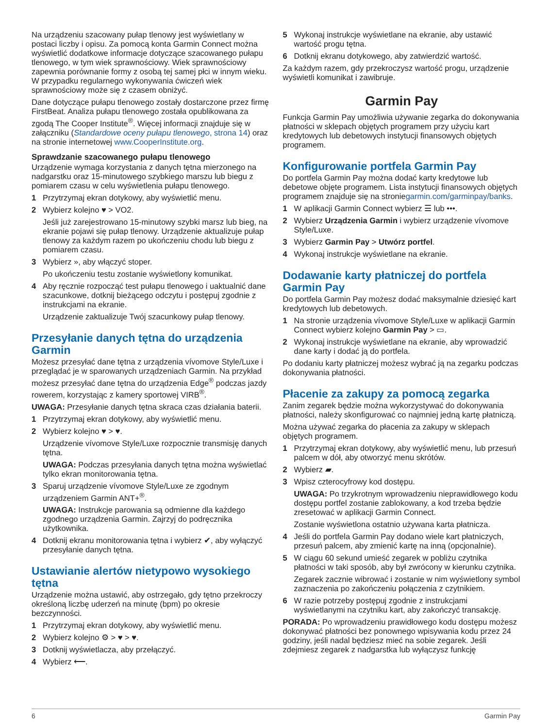Na urządzeniu szacowany pułap tlenowy jest wyświetlany w postaci liczby i opisu. Za pomocą konta Garmin Connect można wyświetlić dodatkowe informacje dotyczące szacowanego pułapu tlenowego, w tym wiek sprawnościowy. Wiek sprawnościowy zapewnia porównanie formy z osobą tej samej płci w innym wieku. W przypadku regularnego wykonywania ćwiczeń wiek sprawnościowy może się z czasem obniżyć.
Dane dotyczące pułapu tlenowego zostały dostarczone przez firmę FirstBeat. Analiza pułapu tlenowego została opublikowana za zgodą The Cooper Institute<sup>®</sup>. Więcej informacji znajduje się w załączniku (Standardowe oceny pułapu tlenowego, strona 14) oraz na stronie internetowej www.CooperInstitute.org.
Sprawdzanie szacowanego pułapu tlenowego
Urządzenie wymaga korzystania z danych tętna mierzonego na nadgarstku oraz 15-minutowego szybkiego marszu lub biegu z pomiarem czasu w celu wyświetlenia pułapu tlenowego.
1 Przytrzymaj ekran dotykowy, aby wyświetlić menu.
2 Wybierz kolejno ♥ > VO2.
Jeśli już zarejestrowano 15-minutowy szybki marsz lub bieg, na ekranie pojawi się pułap tlenowy. Urządzenie aktualizuje pułap tlenowy za każdym razem po ukończeniu chodu lub biegu z pomiarem czasu.
3 Wybierz », aby włączyć stoper.
Po ukończeniu testu zostanie wyświetlony komunikat.
4 Aby ręcznie rozpocząć test pułapu tlenowego i uaktualnić dane szacunkowe, dotknij bieżącego odczytu i postępuj zgodnie z instrukcjami na ekranie.
Urządzenie zaktualizuje Twój szacunkowy pułap tlenowy.
Przesyłanie danych tętna do urządzenia Garmin
Możesz przesyłać dane tętna z urządzenia vívomove Style/Luxe i przeglądać je w sparowanych urządzeniach Garmin. Na przykład możesz przesyłać dane tętna do urządzenia Edge<sup>®</sup> podczas jazdy rowerem, korzystając z kamery sportowej VIRB<sup>®</sup>.
UWAGA: Przesyłanie danych tętna skraca czas działania baterii.
1 Przytrzymaj ekran dotykowy, aby wyświetlić menu.
2 Wybierz kolejno ♥ > ♥.
Urządzenie vívomove Style/Luxe rozpocznie transmisję danych tętna.
UWAGA: Podczas przesyłania danych tętna można wyświetlać tylko ekran monitorowania tętna.
3 Sparuj urządzenie vívomove Style/Luxe ze zgodnym urządzeniem Garmin ANT+<sup>®</sup>.
UWAGA: Instrukcje parowania są odmienne dla każdego zgodnego urządzenia Garmin. Zajrzyj do podręcznika użytkownika.
4 Dotknij ekranu monitorowania tętna i wybierz ✔, aby wyłączyć przesyłanie danych tętna.
Ustawianie alertów nietypowo wysokiego tętna
Urządzenie można ustawić, aby ostrzegało, gdy tętno przekroczy określoną liczbę uderzeń na minutę (bpm) po okresie bezczynności.
1 Przytrzymaj ekran dotykowy, aby wyświetlić menu.
2 Wybierz kolejno ⚙ > ♥ > ♥.
3 Dotknij wyświetlacza, aby przełączyć.
4 Wybierz ⟵.
5 Wykonaj instrukcje wyświetlane na ekranie, aby ustawić wartość progu tętna.
6 Dotknij ekranu dotykowego, aby zatwierdzić wartość.
Za każdym razem, gdy przekroczysz wartość progu, urządzenie wyświetli komunikat i zawibruje.
Garmin Pay
Funkcja Garmin Pay umożliwia używanie zegarka do dokonywania płatności w sklepach objętych programem przy użyciu kart kredytowych lub debetowych instytucji finansowych objętych programem.
Konfigurowanie portfela Garmin Pay
Do portfela Garmin Pay można dodać karty kredytowe lub debetowe objęte programem. Lista instytucji finansowych objętych programem znajduje się na stroniegarmin.com/garminpay/banks.
1 W aplikacji Garmin Connect wybierz ☰ lub •••.
2 Wybierz Urządzenia Garmin i wybierz urządzenie vívomove Style/Luxe.
3 Wybierz Garmin Pay > Utwórz portfel.
4 Wykonaj instrukcje wyświetlane na ekranie.
Dodawanie karty płatniczej do portfela Garmin Pay
Do portfela Garmin Pay możesz dodać maksymalnie dziesięć kart kredytowych lub debetowych.
1 Na stronie urządzenia vívomove Style/Luxe w aplikacji Garmin Connect wybierz kolejno Garmin Pay > ▭.
2 Wykonaj instrukcje wyświetlane na ekranie, aby wprowadzić dane karty i dodać ją do portfela.
Po dodaniu karty płatniczej możesz wybrać ją na zegarku podczas dokonywania płatności.
Płacenie za zakupy za pomocą zegarka
Zanim zegarek będzie można wykorzystywać do dokonywania płatności, należy skonfigurować co najmniej jedną kartę płatniczą.
Można używać zegarka do płacenia za zakupy w sklepach objętych programem.
1 Przytrzymaj ekran dotykowy, aby wyświetlić menu, lub przesuń palcem w dół, aby otworzyć menu skrótów.
2 Wybierz ▰.
3 Wpisz czterocyfrowy kod dostępu.
UWAGA: Po trzykrotnym wprowadzeniu nieprawidłowego kodu dostępu portfel zostanie zablokowany, a kod trzeba będzie zresetować w aplikacji Garmin Connect.
Zostanie wyświetlona ostatnio używana karta płatnicza.
4 Jeśli do portfela Garmin Pay dodano wiele kart płatniczych, przesuń palcem, aby zmienić kartę na inną (opcjonalnie).
5 W ciągu 60 sekund umieść zegarek w pobliżu czytnika płatności w taki sposób, aby był zwrócony w kierunku czytnika.
Zegarek zacznie wibrować i zostanie w nim wyświetlony symbol zaznaczenia po zakończeniu połączenia z czytnikiem.
6 W razie potrzeby postępuj zgodnie z instrukcjami wyświetlanymi na czytniku kart, aby zakończyć transakcję.
PORADA: Po wprowadzeniu prawidłowego kodu dostępu możesz dokonywać płatności bez ponownego wpisywania kodu przez 24 godziny, jeśli nadal będziesz mieć na sobie zegarek. Jeśli zdejmiesz zegarek z nadgarstka lub wyłączysz funkcję
6 Garmin Pay